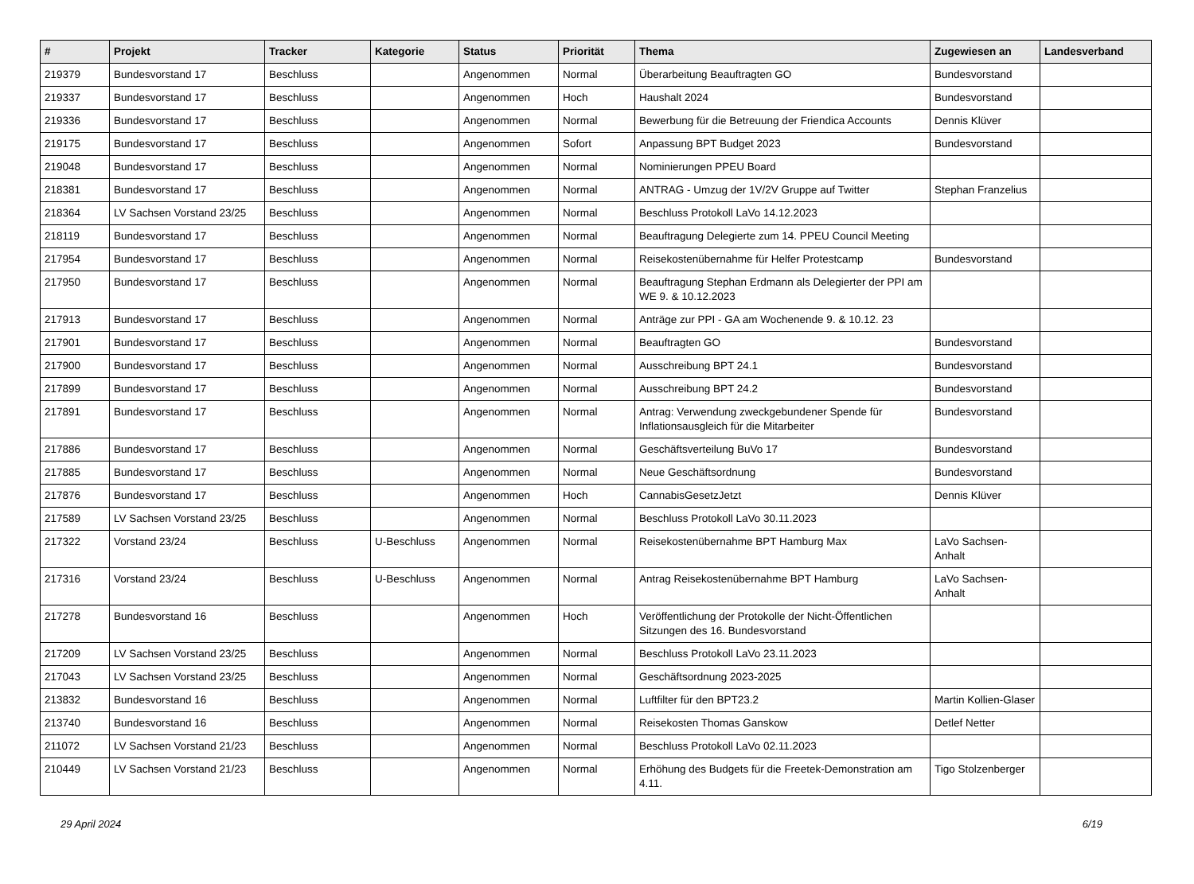| # | Projekt | Tracker | Kategorie | Status | Priorität | Thema | Zugewiesen an | Landesverband |
| --- | --- | --- | --- | --- | --- | --- | --- | --- |
| 219379 | Bundesvorstand 17 | Beschluss | | Angenommen | Normal | Überarbeitung Beauftragten GO | Bundesvorstand | |
| 219337 | Bundesvorstand 17 | Beschluss | | Angenommen | Hoch | Haushalt 2024 | Bundesvorstand | |
| 219336 | Bundesvorstand 17 | Beschluss | | Angenommen | Normal | Bewerbung für die Betreuung der Friendica Accounts | Dennis Klüver | |
| 219175 | Bundesvorstand 17 | Beschluss | | Angenommen | Sofort | Anpassung BPT Budget 2023 | Bundesvorstand | |
| 219048 | Bundesvorstand 17 | Beschluss | | Angenommen | Normal | Nominierungen PPEU Board | | |
| 218381 | Bundesvorstand 17 | Beschluss | | Angenommen | Normal | ANTRAG - Umzug der 1V/2V Gruppe auf Twitter | Stephan Franzelius | |
| 218364 | LV Sachsen Vorstand 23/25 | Beschluss | | Angenommen | Normal | Beschluss Protokoll LaVo 14.12.2023 | | |
| 218119 | Bundesvorstand 17 | Beschluss | | Angenommen | Normal | Beauftragung Delegierte zum 14. PPEU Council Meeting | | |
| 217954 | Bundesvorstand 17 | Beschluss | | Angenommen | Normal | Reisekostenübernahme für Helfer Protestcamp | Bundesvorstand | |
| 217950 | Bundesvorstand 17 | Beschluss | | Angenommen | Normal | Beauftragung Stephan Erdmann als Delegierter der PPI am WE 9. & 10.12.2023 | | |
| 217913 | Bundesvorstand 17 | Beschluss | | Angenommen | Normal | Anträge zur PPI - GA am Wochenende 9. & 10.12. 23 | | |
| 217901 | Bundesvorstand 17 | Beschluss | | Angenommen | Normal | Beauftragten GO | Bundesvorstand | |
| 217900 | Bundesvorstand 17 | Beschluss | | Angenommen | Normal | Ausschreibung BPT 24.1 | Bundesvorstand | |
| 217899 | Bundesvorstand 17 | Beschluss | | Angenommen | Normal | Ausschreibung BPT 24.2 | Bundesvorstand | |
| 217891 | Bundesvorstand 17 | Beschluss | | Angenommen | Normal | Antrag: Verwendung zweckgebundener Spende für Inflationsausgleich für die Mitarbeiter | Bundesvorstand | |
| 217886 | Bundesvorstand 17 | Beschluss | | Angenommen | Normal | Geschäftsverteilung BuVo 17 | Bundesvorstand | |
| 217885 | Bundesvorstand 17 | Beschluss | | Angenommen | Normal | Neue Geschäftsordnung | Bundesvorstand | |
| 217876 | Bundesvorstand 17 | Beschluss | | Angenommen | Hoch | CannabisGesetzJetzt | Dennis Klüver | |
| 217589 | LV Sachsen Vorstand 23/25 | Beschluss | | Angenommen | Normal | Beschluss Protokoll LaVo 30.11.2023 | | |
| 217322 | Vorstand 23/24 | Beschluss | U-Beschluss | Angenommen | Normal | Reisekostenübernahme BPT Hamburg Max | LaVo Sachsen-Anhalt | |
| 217316 | Vorstand 23/24 | Beschluss | U-Beschluss | Angenommen | Normal | Antrag Reisekostenübernahme BPT Hamburg | LaVo Sachsen-Anhalt | |
| 217278 | Bundesvorstand 16 | Beschluss | | Angenommen | Hoch | Veröffentlichung der Protokolle der Nicht-Öffentlichen Sitzungen des 16. Bundesvorstand | | |
| 217209 | LV Sachsen Vorstand 23/25 | Beschluss | | Angenommen | Normal | Beschluss Protokoll LaVo 23.11.2023 | | |
| 217043 | LV Sachsen Vorstand 23/25 | Beschluss | | Angenommen | Normal | Geschäftsordnung 2023-2025 | | |
| 213832 | Bundesvorstand 16 | Beschluss | | Angenommen | Normal | Luftfilter für den BPT23.2 | Martin Kollien-Glaser | |
| 213740 | Bundesvorstand 16 | Beschluss | | Angenommen | Normal | Reisekosten Thomas Ganskow | Detlef Netter | |
| 211072 | LV Sachsen Vorstand 21/23 | Beschluss | | Angenommen | Normal | Beschluss Protokoll LaVo 02.11.2023 | | |
| 210449 | LV Sachsen Vorstand 21/23 | Beschluss | | Angenommen | Normal | Erhöhung des Budgets für die Freetek-Demonstration am 4.11. | Tigo Stolzenberger | |
29 April 2024 6/19